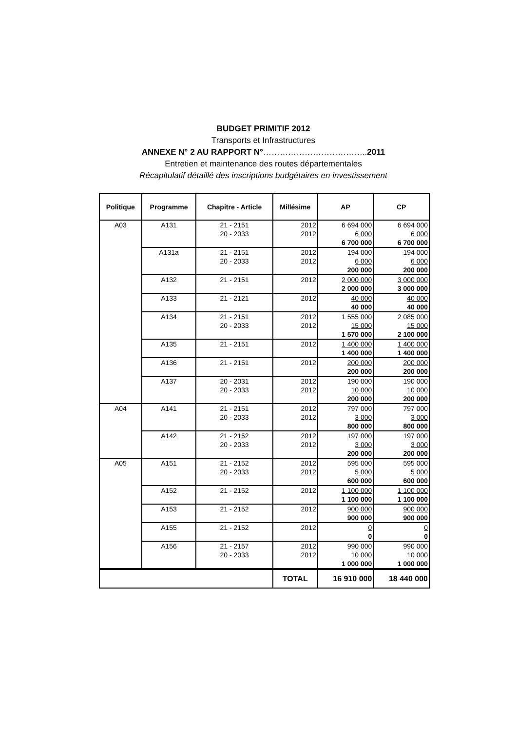BUDGET PRIMITIF 2012
Transports et Infrastructures
ANNEXE N° 2 AU RAPPORT N°………………………………..2011
Entretien et maintenance des routes départementales
Récapitulatif détaillé des inscriptions budgétaires en investissement
| Politique | Programme | Chapitre - Article | Millésime | AP | CP |
| --- | --- | --- | --- | --- | --- |
| A03 | A131 | 21 - 2151 | 2012 | 6 694 000 | 6 694 000 |
| | | 20 - 2033 | 2012 | 6 000 | 6 000 |
| | | | | 6 700 000 | 6 700 000 |
| | A131a | 21 - 2151 | 2012 | 194 000 | 194 000 |
| | | 20 - 2033 | 2012 | 6 000 | 6 000 |
| | | | | 200 000 | 200 000 |
| | A132 | 21 - 2151 | 2012 | 2 000 000 | 3 000 000 |
| | | | | 2 000 000 | 3 000 000 |
| | A133 | 21 - 2121 | 2012 | 40 000 | 40 000 |
| | | | | 40 000 | 40 000 |
| | A134 | 21 - 2151 | 2012 | 1 555 000 | 2 085 000 |
| | | 20 - 2033 | 2012 | 15 000 | 15 000 |
| | | | | 1 570 000 | 2 100 000 |
| | A135 | 21 - 2151 | 2012 | 1 400 000 | 1 400 000 |
| | | | | 1 400 000 | 1 400 000 |
| | A136 | 21 - 2151 | 2012 | 200 000 | 200 000 |
| | | | | 200 000 | 200 000 |
| | A137 | 20 - 2031 | 2012 | 190 000 | 190 000 |
| | | 20 - 2033 | 2012 | 10 000 | 10 000 |
| | | | | 200 000 | 200 000 |
| A04 | A141 | 21 - 2151 | 2012 | 797 000 | 797 000 |
| | | 20 - 2033 | 2012 | 3 000 | 3 000 |
| | | | | 800 000 | 800 000 |
| | A142 | 21 - 2152 | 2012 | 197 000 | 197 000 |
| | | 20 - 2033 | 2012 | 3 000 | 3 000 |
| | | | | 200 000 | 200 000 |
| A05 | A151 | 21 - 2152 | 2012 | 595 000 | 595 000 |
| | | 20 - 2033 | 2012 | 5 000 | 5 000 |
| | | | | 600 000 | 600 000 |
| | A152 | 21 - 2152 | 2012 | 1 100 000 | 1 100 000 |
| | | | | 1 100 000 | 1 100 000 |
| | A153 | 21 - 2152 | 2012 | 900 000 | 900 000 |
| | | | | 900 000 | 900 000 |
| | A155 | 21 - 2152 | 2012 | 0 | 0 |
| | | | | 0 | 0 |
| | A156 | 21 - 2157 | 2012 | 990 000 | 990 000 |
| | | 20 - 2033 | 2012 | 10 000 | 10 000 |
| | | | | 1 000 000 | 1 000 000 |
| | | | TOTAL | 16 910 000 | 18 440 000 |